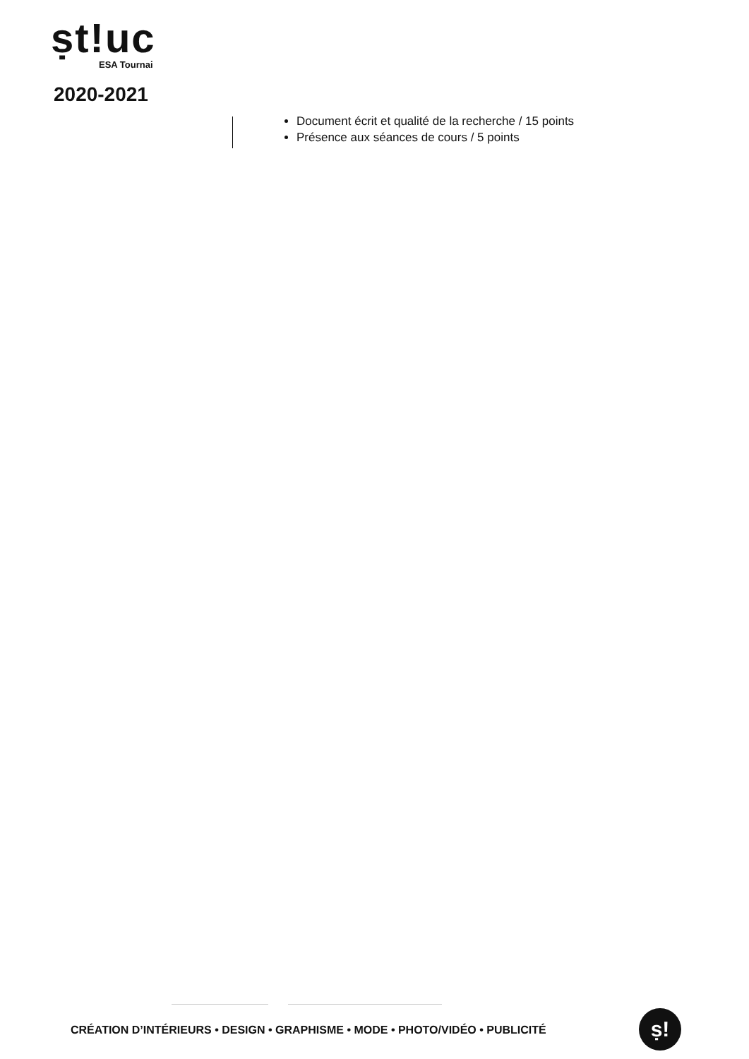ṣt!uc
ESA Tournai
2020-2021
Document écrit et qualité de la recherche / 15 points
Présence aux séances de cours / 5 points
CRÉATION D’INTÉRIEURS • DESIGN • GRAPHISME • MODE • PHOTO/VIDÉO • PUBLICITÉ
ṣ!